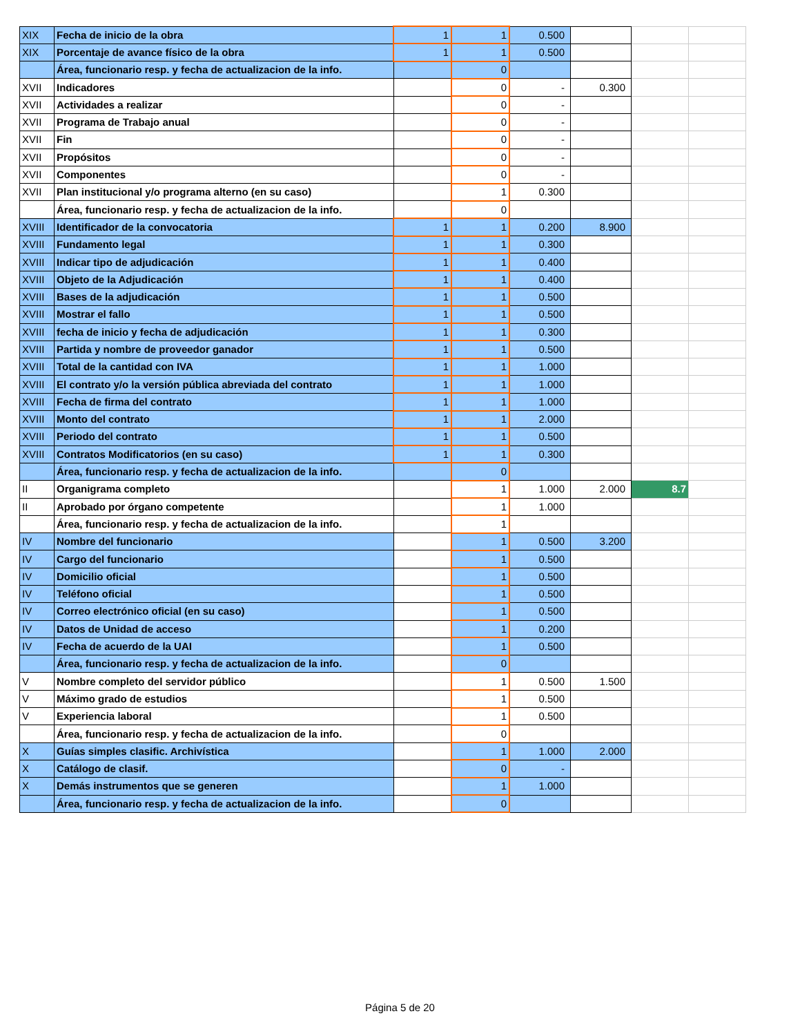| XIX | Fecha de inicio de la obra | 1 | 1 | 0.500 | | | |
| XIX | Porcentaje de avance físico de la obra | 1 | 1 | 0.500 | | | |
| | Área, funcionario resp. y fecha de actualizacion de la info. | | 0 | | | | |
| XVII | Indicadores | | 0 | - | 0.300 | | |
| XVII | Actividades a realizar | | 0 | - | | | |
| XVII | Programa de Trabajo anual | | 0 | - | | | |
| XVII | Fin | | 0 | - | | | |
| XVII | Propósitos | | 0 | - | | | |
| XVII | Componentes | | 0 | - | | | |
| XVII | Plan institucional y/o programa alterno (en su caso) | | 1 | 0.300 | | | |
| | Área, funcionario resp. y fecha de actualizacion de la info. | | 0 | | | | |
| XVIII | Identificador de la convocatoria | 1 | 1 | 0.200 | 8.900 | | |
| XVIII | Fundamento legal | 1 | 1 | 0.300 | | | |
| XVIII | Indicar tipo de adjudicación | 1 | 1 | 0.400 | | | |
| XVIII | Objeto de la Adjudicación | 1 | 1 | 0.400 | | | |
| XVIII | Bases de la adjudicación | 1 | 1 | 0.500 | | | |
| XVIII | Mostrar el fallo | 1 | 1 | 0.500 | | | |
| XVIII | fecha de inicio y fecha de adjudicación | 1 | 1 | 0.300 | | | |
| XVIII | Partida y nombre de proveedor ganador | 1 | 1 | 0.500 | | | |
| XVIII | Total de la cantidad con IVA | 1 | 1 | 1.000 | | | |
| XVIII | El contrato y/o la versión pública abreviada del contrato | 1 | 1 | 1.000 | | | |
| XVIII | Fecha de firma del contrato | 1 | 1 | 1.000 | | | |
| XVIII | Monto del contrato | 1 | 1 | 2.000 | | | |
| XVIII | Periodo del contrato | 1 | 1 | 0.500 | | | |
| XVIII | Contratos Modificatorios (en su caso) | 1 | 1 | 0.300 | | | |
| | Área, funcionario resp. y fecha de actualizacion de la info. | | 0 | | | | |
| II | Organigrama completo | | 1 | 1.000 | 2.000 | 8.7 | |
| II | Aprobado por órgano competente | | 1 | 1.000 | | | |
| | Área, funcionario resp. y fecha de actualizacion de la info. | | 1 | | | | |
| IV | Nombre del funcionario | | 1 | 0.500 | 3.200 | | |
| IV | Cargo del funcionario | | 1 | 0.500 | | | |
| IV | Domicilio oficial | | 1 | 0.500 | | | |
| IV | Teléfono oficial | | 1 | 0.500 | | | |
| IV | Correo electrónico oficial (en su caso) | | 1 | 0.500 | | | |
| IV | Datos de Unidad de acceso | | 1 | 0.200 | | | |
| IV | Fecha de acuerdo de la UAI | | 1 | 0.500 | | | |
| | Área, funcionario resp. y fecha de actualizacion de la info. | | 0 | | | | |
| V | Nombre completo del servidor público | | 1 | 0.500 | 1.500 | | |
| V | Máximo grado de estudios | | 1 | 0.500 | | | |
| V | Experiencia laboral | | 1 | 0.500 | | | |
| | Área, funcionario resp. y fecha de actualizacion de la info. | | 0 | | | | |
| X | Guías simples clasific. Archivística | | 1 | 1.000 | 2.000 | | |
| X | Catálogo de clasif. | | 0 | - | | | |
| X | Demás instrumentos que se generen | | 1 | 1.000 | | | |
| | Área, funcionario resp. y fecha de actualizacion de la info. | | 0 | | | | |
Página 5 de 20